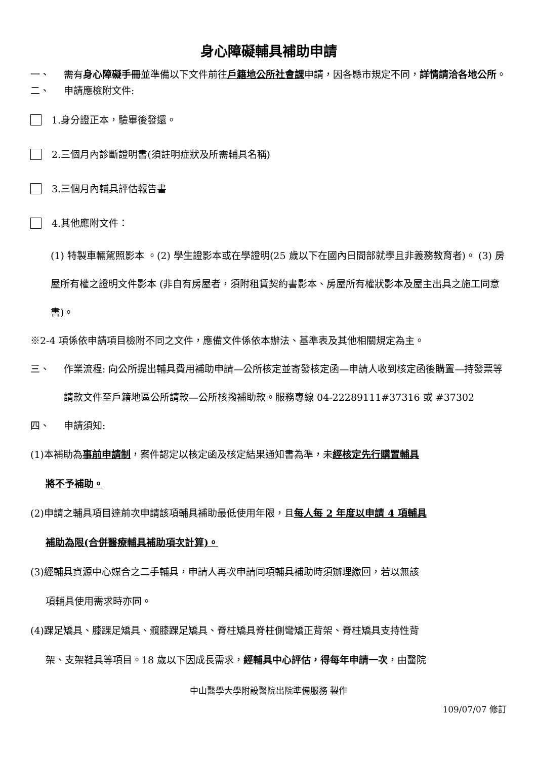身心障礙輔具補助申請
一、 需有身心障礙手冊並準備以下文件前往戶籍地公所社會課申請，因各縣市規定不同，詳情請洽各地公所。
二、 申請應檢附文件:
1.身分證正本，驗畢後發還。
2.三個月內診斷證明書(須註明症狀及所需輔具名稱)
3.三個月內輔具評估報告書
4.其他應附文件：
(1) 特製車輛駕照影本 。(2) 學生證影本或在學證明(25 歲以下在國內日間部就學且非義務教育者)。 (3) 房屋所有權之證明文件影本 (非自有房屋者，須附租賃契約書影本、房屋所有權狀影本及屋主出具之施工同意書)。
※2-4 項係依申請項目檢附不同之文件，應備文件係依本辦法、基準表及其他相關規定為主。
三、 作業流程: 向公所提出輔具費用補助申請—公所核定並寄發核定函—申請人收到核定函後購置—持發票等請款文件至戶籍地區公所請款—公所核撥補助款。服務專線 04-22289111#37316 或 #37302
四、 申請須知:
(1)本補助為事前申請制，案件認定以核定函及核定結果通知書為準，未經核定先行購置輔具
將不予補助。
(2)申請之輔具項目達前次申請該項輔具補助最低使用年限，且每人每 2 年度以申請 4 項輔具
補助為限(合併醫療輔具補助項次計算)。
(3)經輔具資源中心媒合之二手輔具，申請人再次申請同項輔具補助時須辦理繳回，若以無該
項輔具使用需求時亦同。
(4)踝足矯具、膝踝足矯具、髖膝踝足矯具、脊柱矯具脊柱側彎矯正背架、脊柱矯具支持性背
架、支架鞋具等項目。18 歲以下因成長需求，經輔具中心評估，得每年申請一次，由醫院
中山醫學大學附設醫院出院準備服務 製作
109/07/07 修訂